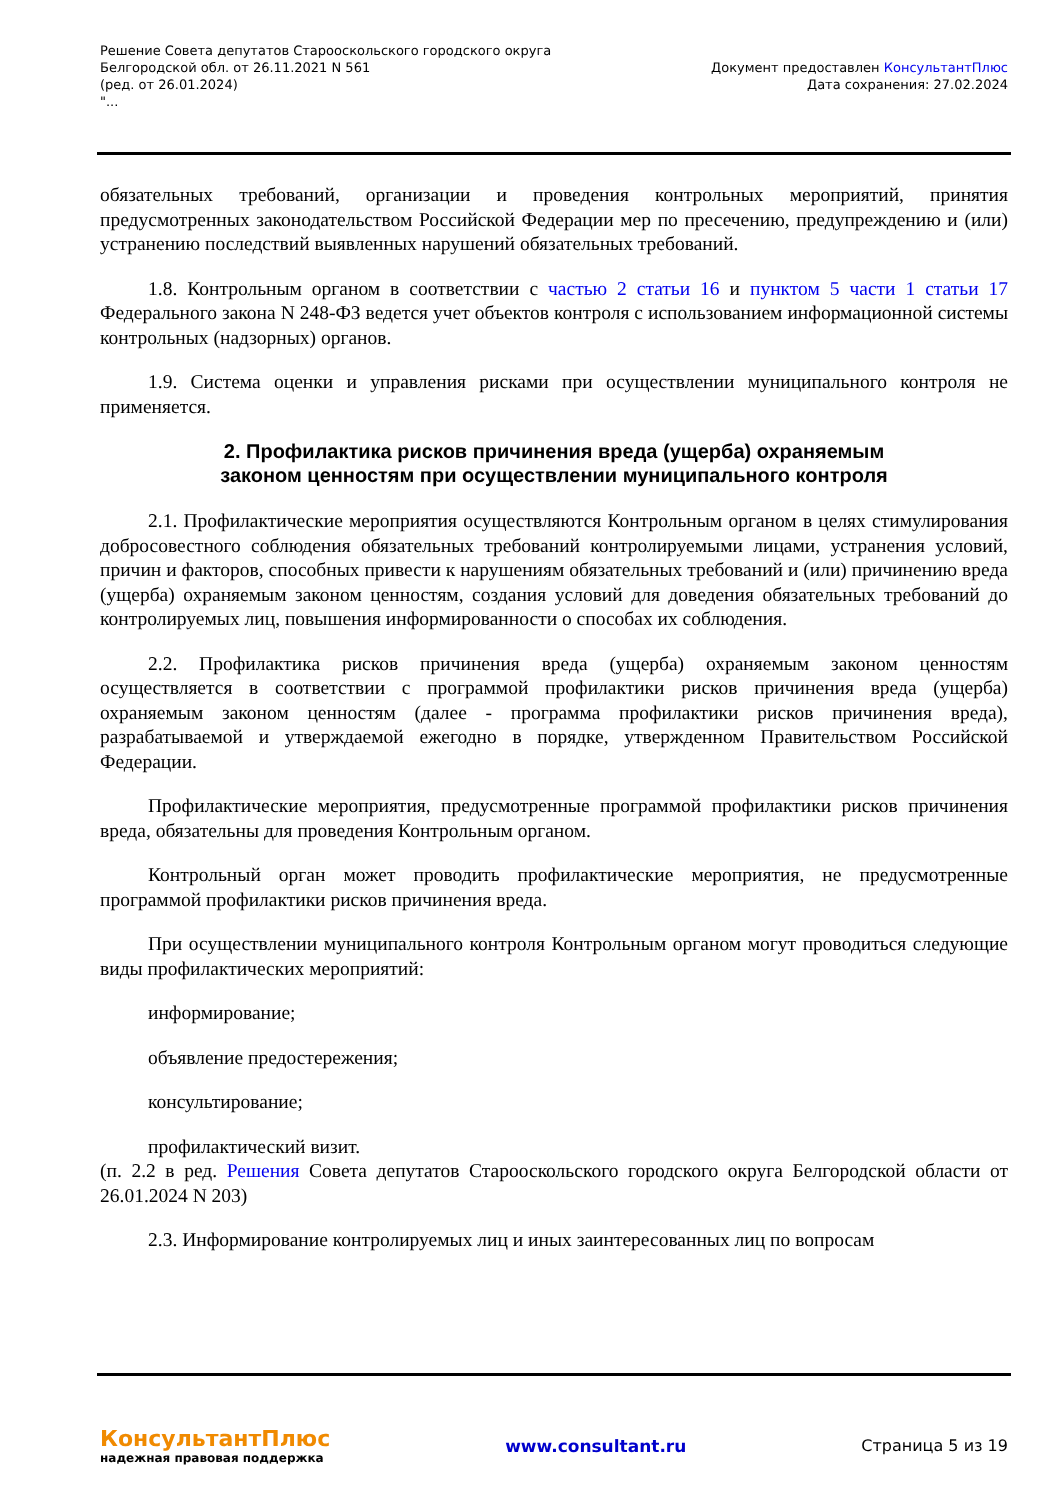Решение Совета депутатов Старооскольского городского округа
Белгородской обл. от 26.11.2021 N 561
(ред. от 26.01.2024)
"...
Документ предоставлен КонсультантПлюс
Дата сохранения: 27.02.2024
обязательных требований, организации и проведения контрольных мероприятий, принятия предусмотренных законодательством Российской Федерации мер по пресечению, предупреждению и (или) устранению последствий выявленных нарушений обязательных требований.
1.8. Контрольным органом в соответствии с частью 2 статьи 16 и пунктом 5 части 1 статьи 17 Федерального закона N 248-ФЗ ведется учет объектов контроля с использованием информационной системы контрольных (надзорных) органов.
1.9. Система оценки и управления рисками при осуществлении муниципального контроля не применяется.
2. Профилактика рисков причинения вреда (ущерба) охраняемым
законом ценностям при осуществлении муниципального контроля
2.1. Профилактические мероприятия осуществляются Контрольным органом в целях стимулирования добросовестного соблюдения обязательных требований контролируемыми лицами, устранения условий, причин и факторов, способных привести к нарушениям обязательных требований и (или) причинению вреда (ущерба) охраняемым законом ценностям, создания условий для доведения обязательных требований до контролируемых лиц, повышения информированности о способах их соблюдения.
2.2. Профилактика рисков причинения вреда (ущерба) охраняемым законом ценностям осуществляется в соответствии с программой профилактики рисков причинения вреда (ущерба) охраняемым законом ценностям (далее - программа профилактики рисков причинения вреда), разрабатываемой и утверждаемой ежегодно в порядке, утвержденном Правительством Российской Федерации.
Профилактические мероприятия, предусмотренные программой профилактики рисков причинения вреда, обязательны для проведения Контрольным органом.
Контрольный орган может проводить профилактические мероприятия, не предусмотренные программой профилактики рисков причинения вреда.
При осуществлении муниципального контроля Контрольным органом могут проводиться следующие виды профилактических мероприятий:
информирование;
объявление предостережения;
консультирование;
профилактический визит.
(п. 2.2 в ред. Решения Совета депутатов Старооскольского городского округа Белгородской области от 26.01.2024 N 203)
2.3. Информирование контролируемых лиц и иных заинтересованных лиц по вопросам
КонсультантПлюс
надежная правовая поддержка
www.consultant.ru Страница 5 из 19